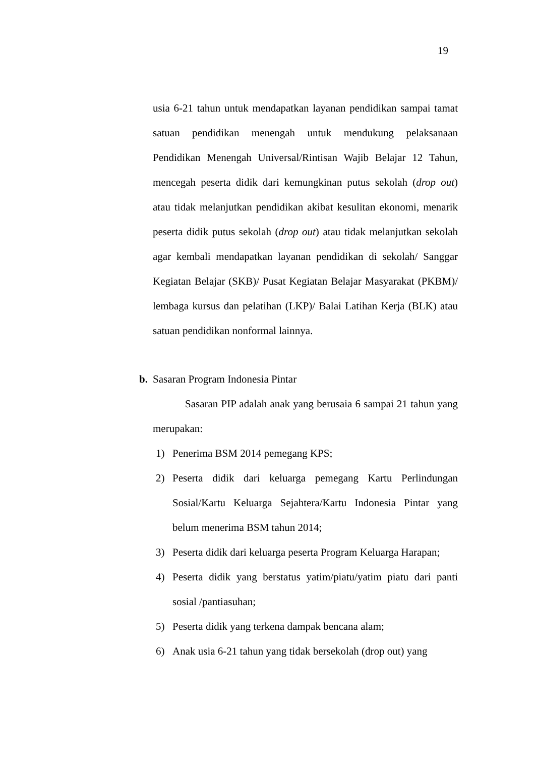19
usia 6-21 tahun untuk mendapatkan layanan pendidikan sampai tamat satuan pendidikan menengah untuk mendukung pelaksanaan Pendidikan Menengah Universal/Rintisan Wajib Belajar 12 Tahun, mencegah peserta didik dari kemungkinan putus sekolah (drop out) atau tidak melanjutkan pendidikan akibat kesulitan ekonomi, menarik peserta didik putus sekolah (drop out) atau tidak melanjutkan sekolah agar kembali mendapatkan layanan pendidikan di sekolah/ Sanggar Kegiatan Belajar (SKB)/ Pusat Kegiatan Belajar Masyarakat (PKBM)/ lembaga kursus dan pelatihan (LKP)/ Balai Latihan Kerja (BLK) atau satuan pendidikan nonformal lainnya.
b. Sasaran Program Indonesia Pintar
Sasaran PIP adalah anak yang berusaia 6 sampai 21 tahun yang merupakan:
1) Penerima BSM 2014 pemegang KPS;
2) Peserta didik dari keluarga pemegang Kartu Perlindungan Sosial/Kartu Keluarga Sejahtera/Kartu Indonesia Pintar yang belum menerima BSM tahun 2014;
3) Peserta didik dari keluarga peserta Program Keluarga Harapan;
4) Peserta didik yang berstatus yatim/piatu/yatim piatu dari panti sosial /pantiasuhan;
5) Peserta didik yang terkena dampak bencana alam;
6) Anak usia 6-21 tahun yang tidak bersekolah (drop out) yang